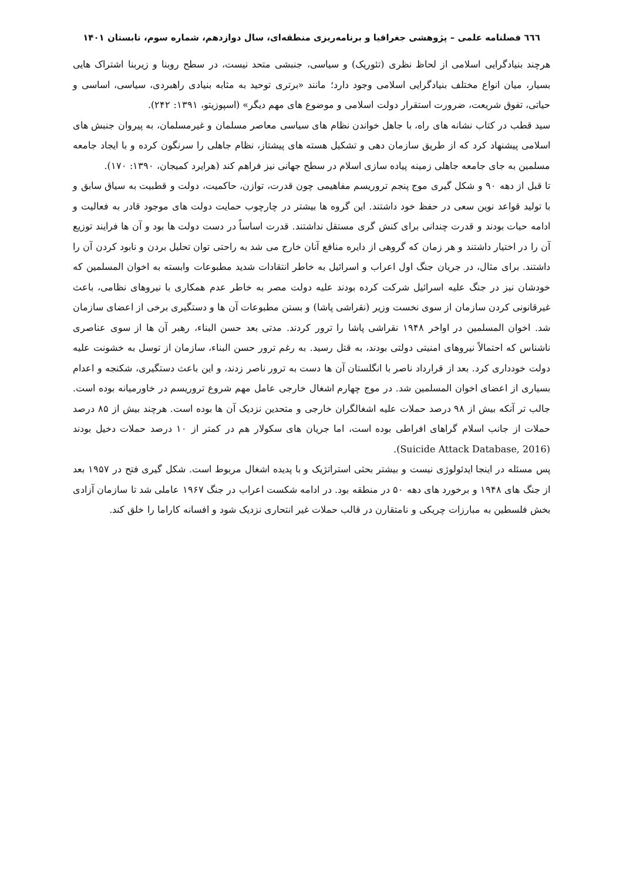٦٦٦ فصلنامه علمی – پژوهشی جغرافیا و برنامه‌ریزی منطقه‌ای، سال دوازدهم، شماره سوم، تابستان ۱۴۰۱
هرچند بنیادگرایی اسلامی از لحاظ نظری (تئوریک) و سیاسی، جنبشی متحد نیست، در سطح روبنا و زیربنا اشتراک هایی بسیار، میان انواع مختلف بنیادگرایی اسلامی وجود دارد؛ مانند «برتری توحید به مثابه بنیادی راهبردی، سیاسی، اساسی و حیاتی، تفوق شریعت، ضرورت استقرار دولت اسلامی و موضوع های مهم دیگر» (اسپوزیتو، ۱۳۹۱: ۲۴۲).
سید قطب در کتاب نشانه های راه، با جاهل خواندن نظام های سیاسی معاصر مسلمان و غیرمسلمان، به پیروان جنبش های اسلامی پیشنهاد کرد که از طریق سازمان دهی و تشکیل هسته های پیشتاز، نظام جاهلی را سرنگون کرده و با ایجاد جامعه مسلمین به جای جامعه جاهلی زمینه پیاده سازی اسلام در سطح جهانی نیز فراهم کند (هرایرد کمیجان، ۱۳۹۰: ۱۷۰).
تا قبل از دهه ۹۰ و شکل گیری موج پنجم تروریسم مفاهیمی چون قدرت، توازن، حاکمیت، دولت و قطبیت به سیاق سابق و با تولید قواعد نوین سعی در حفظ خود داشتند. این گروه ها بیشتر در چارچوب حمایت دولت های موجود قادر به فعالیت و ادامه حیات بودند و قدرت چندانی برای کنش گری مستقل نداشتند. قدرت اساساً در دست دولت ها بود و آن ها فرایند توزیع آن را در اختیار داشتند و هر زمان که گروهی از دایره منافع آنان خارج می شد به راحتی توان تحلیل بردن و نابود کردن آن را داشتند. برای مثال، در جریان جنگ اول اعراب و اسرائیل به خاطر انتقادات شدید مطبوعات وابسته به اخوان المسلمین که خودشان نیز در جنگ علیه اسرائیل شرکت کرده بودند علیه دولت مصر به خاطر عدم همکاری با نیروهای نظامی، باعث غیرقانونی کردن سازمان از سوی نخست وزیر (نقراشی پاشا) و بستن مطبوعات آن ها و دستگیری برخی از اعضای سازمان شد. اخوان المسلمین در اواخر ۱۹۴۸ نقراشی پاشا را ترور کردند. مدتی بعد حسن البناء، رهبر آن ها از سوی عناصری ناشناس که احتمالاً نیروهای امنیتی دولتی بودند، به قتل رسید. به رغم ترور حسن البناء، سازمان از توسل به خشونت علیه دولت خودداری کرد. بعد از قرارداد ناصر با انگلستان آن ها دست به ترور ناصر زدند، و این باعث دستگیری، شکنجه و اعدام بسیاری از اعضای اخوان المسلمین شد. در موج چهارم اشغال خارجی عامل مهم شروع تروریسم در خاورمیانه بوده است. جالب تر آنکه بیش از ۹۸ درصد حملات علیه اشغالگران خارجی و متحدین نزدیک آن ها بوده است. هرچند بیش از ۸۵ درصد حملات از جانب اسلام گراهای افراطی بوده است، اما جریان های سکولار هم در کمتر از ۱۰ درصد حملات دخیل بودند (Suicide Attack Database, 2016).
پس مسئله در اینجا ایدئولوژی نیست و بیشتر بحثی استراتژیک و با پدیده اشغال مربوط است. شکل گیری فتح در ۱۹۵۷ بعد از جنگ های ۱۹۴۸ و برخورد های دهه ۵۰ در منطقه بود. در ادامه شکست اعراب در جنگ ۱۹۶۷ عاملی شد تا سازمان آزادی بخش فلسطین به مبارزات چریکی و نامتقارن در قالب حملات غیر انتحاری نزدیک شود و افسانه کاراما را خلق کند.